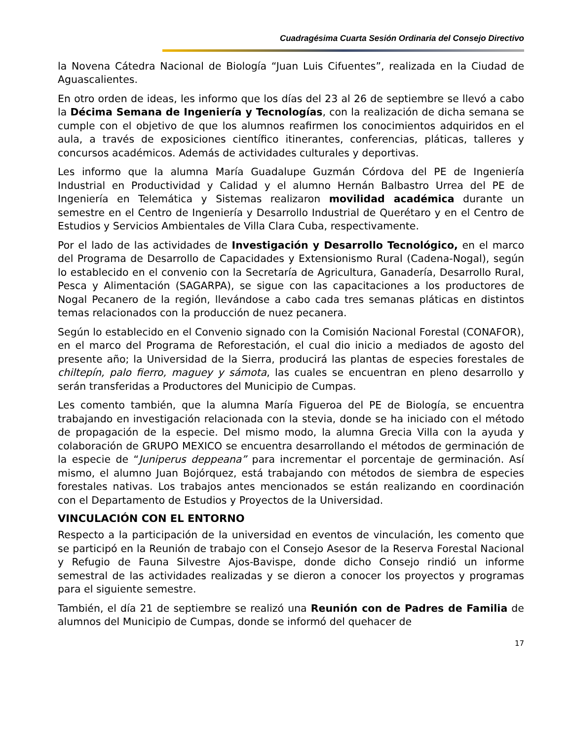Cuadragésima Cuarta Sesión Ordinaria del Consejo Directivo
la Novena Cátedra Nacional de Biología “Juan Luis Cifuentes”, realizada en la Ciudad de Aguascalientes.
En otro orden de ideas, les informo que los días del 23 al 26 de septiembre se llevó a cabo la Décima Semana de Ingeniería y Tecnologías, con la realización de dicha semana se cumple con el objetivo de que los alumnos reafirmen los conocimientos adquiridos en el aula, a través de exposiciones científico itinerantes, conferencias, pláticas, talleres y concursos académicos. Además de actividades culturales y deportivas.
Les informo que la alumna María Guadalupe Guzmán Córdova del PE de Ingeniería Industrial en Productividad y Calidad y el alumno Hernán Balbastro Urrea del PE de Ingeniería en Telemática y Sistemas realizaron movilidad académica durante un semestre en el Centro de Ingeniería y Desarrollo Industrial de Querétaro y en el Centro de Estudios y Servicios Ambientales de Villa Clara Cuba, respectivamente.
Por el lado de las actividades de Investigación y Desarrollo Tecnológico, en el marco del Programa de Desarrollo de Capacidades y Extensionismo Rural (Cadena-Nogal), según lo establecido en el convenio con la Secretaría de Agricultura, Ganadería, Desarrollo Rural, Pesca y Alimentación (SAGARPA), se sigue con las capacitaciones a los productores de Nogal Pecanero de la región, llevándose a cabo cada tres semanas pláticas en distintos temas relacionados con la producción de nuez pecanera.
Según lo establecido en el Convenio signado con la Comisión Nacional Forestal (CONAFOR), en el marco del Programa de Reforestación, el cual dio inicio a mediados de agosto del presente año; la Universidad de la Sierra, producirá las plantas de especies forestales de chiltepín, palo fierro, maguey y sámota, las cuales se encuentran en pleno desarrollo y serán transferidas a Productores del Municipio de Cumpas.
Les comento también, que la alumna María Figueroa del PE de Biología, se encuentra trabajando en investigación relacionada con la stevia, donde se ha iniciado con el método de propagación de la especie. Del mismo modo, la alumna Grecia Villa con la ayuda y colaboración de GRUPO MEXICO se encuentra desarrollando el métodos de germinación de la especie de “Juniperus deppeana” para incrementar el porcentaje de germinación. Así mismo, el alumno Juan Bojórquez, está trabajando con métodos de siembra de especies forestales nativas. Los trabajos antes mencionados se están realizando en coordinación con el Departamento de Estudios y Proyectos de la Universidad.
VINCULACIÓN CON EL ENTORNO
Respecto a la participación de la universidad en eventos de vinculación, les comento que se participó en la Reunión de trabajo con el Consejo Asesor de la Reserva Forestal Nacional y Refugio de Fauna Silvestre Ajos-Bavispe, donde dicho Consejo rindió un informe semestral de las actividades realizadas y se dieron a conocer los proyectos y programas para el siguiente semestre.
También, el día 21 de septiembre se realizó una Reunión con de Padres de Familia de alumnos del Municipio de Cumpas, donde se informó del quehacer de
17